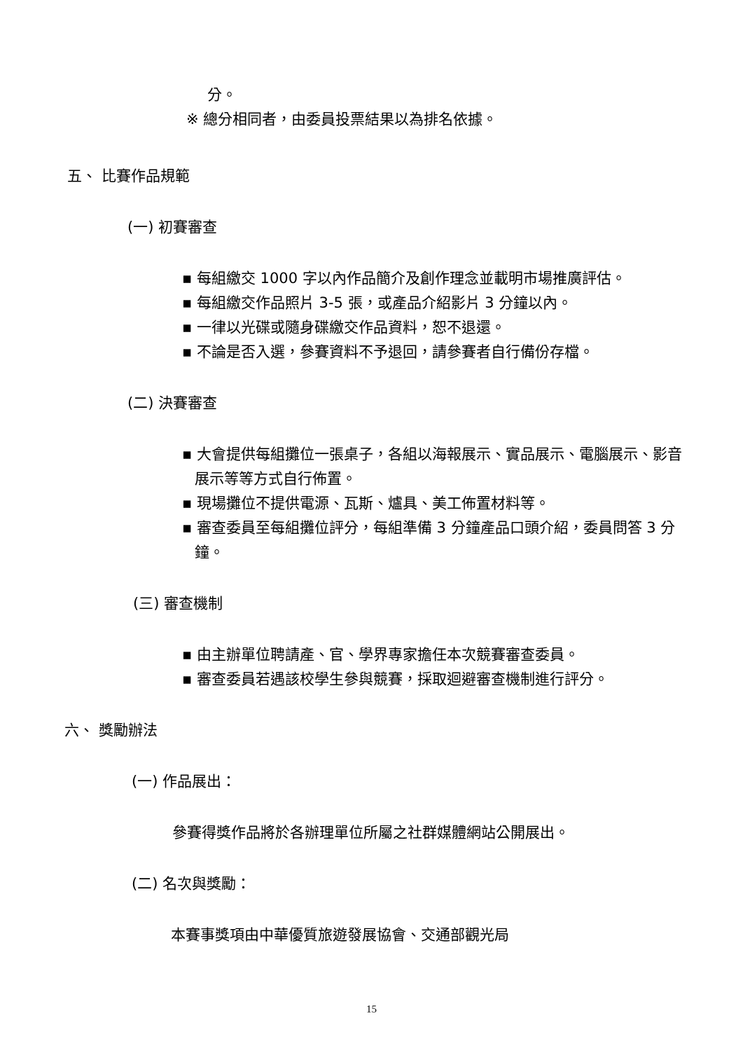分。
※ 總分相同者，由委員投票結果以為排名依據。
五、 比賽作品規範
(一) 初賽審查
▪ 每組繳交 1000 字以內作品簡介及創作理念並載明市場推廣評估。
▪ 每組繳交作品照片 3-5 張，或產品介紹影片 3 分鐘以內。
▪ 一律以光碟或隨身碟繳交作品資料，恕不退還。
▪ 不論是否入選，參賽資料不予退回，請參賽者自行備份存檔。
(二) 決賽審查
▪ 大會提供每組攤位一張桌子，各組以海報展示、實品展示、電腦展示、影音展示等等方式自行佈置。
▪ 現場攤位不提供電源、瓦斯、爐具、美工佈置材料等。
▪ 審查委員至每組攤位評分，每組準備 3 分鐘產品口頭介紹，委員問答 3 分鐘。
(三) 審查機制
▪ 由主辦單位聘請產、官、學界專家擔任本次競賽審查委員。
▪ 審查委員若遇該校學生參與競賽，採取迴避審查機制進行評分。
六、 獎勵辦法
(一) 作品展出：
參賽得獎作品將於各辦理單位所屬之社群媒體網站公開展出。
(二) 名次與獎勵：
本賽事獎項由中華優質旅遊發展協會、交通部觀光局
15